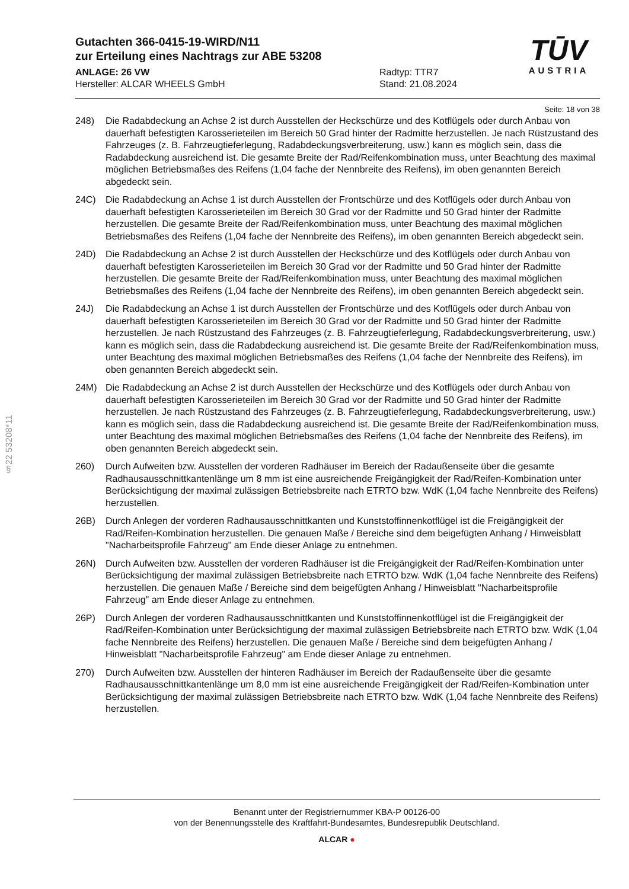TŪV
AUSTRIA
Gutachten 366-0415-19-WIRD/N11
zur Erteilung eines Nachtrags zur ABE 53208
ANLAGE: 26 VW
Hersteller: ALCAR WHEELS GmbH
Radtyp: TTR7
Stand: 21.08.2024
Seite: 18 von 38
248) Die Radabdeckung an Achse 2 ist durch Ausstellen der Heckschürze und des Kotflügels oder durch Anbau von dauerhaft befestigten Karosserieteilen im Bereich 50 Grad hinter der Radmitte herzustellen. Je nach Rüstzustand des Fahrzeuges (z. B. Fahrzeugtieferlegung, Radabdeckungsverbreiterung, usw.) kann es möglich sein, dass die Radabdeckung ausreichend ist. Die gesamte Breite der Rad/Reifenkombination muss, unter Beachtung des maximal möglichen Betriebsmaßes des Reifens (1,04 fache der Nennbreite des Reifens), im oben genannten Bereich abgedeckt sein.
24C) Die Radabdeckung an Achse 1 ist durch Ausstellen der Frontschürze und des Kotflügels oder durch Anbau von dauerhaft befestigten Karosserieteilen im Bereich 30 Grad vor der Radmitte und 50 Grad hinter der Radmitte herzustellen. Die gesamte Breite der Rad/Reifenkombination muss, unter Beachtung des maximal möglichen Betriebsmaßes des Reifens (1,04 fache der Nennbreite des Reifens), im oben genannten Bereich abgedeckt sein.
24D) Die Radabdeckung an Achse 2 ist durch Ausstellen der Heckschürze und des Kotflügels oder durch Anbau von dauerhaft befestigten Karosserieteilen im Bereich 30 Grad vor der Radmitte und 50 Grad hinter der Radmitte herzustellen. Die gesamte Breite der Rad/Reifenkombination muss, unter Beachtung des maximal möglichen Betriebsmaßes des Reifens (1,04 fache der Nennbreite des Reifens), im oben genannten Bereich abgedeckt sein.
24J) Die Radabdeckung an Achse 1 ist durch Ausstellen der Frontschürze und des Kotflügels oder durch Anbau von dauerhaft befestigten Karosserieteilen im Bereich 30 Grad vor der Radmitte und 50 Grad hinter der Radmitte herzustellen. Je nach Rüstzustand des Fahrzeuges (z. B. Fahrzeugtieferlegung, Radabdeckungsverbreiterung, usw.) kann es möglich sein, dass die Radabdeckung ausreichend ist. Die gesamte Breite der Rad/Reifenkombination muss, unter Beachtung des maximal möglichen Betriebsmaßes des Reifens (1,04 fache der Nennbreite des Reifens), im oben genannten Bereich abgedeckt sein.
24M) Die Radabdeckung an Achse 2 ist durch Ausstellen der Heckschürze und des Kotflügels oder durch Anbau von dauerhaft befestigten Karosserieteilen im Bereich 30 Grad vor der Radmitte und 50 Grad hinter der Radmitte herzustellen. Je nach Rüstzustand des Fahrzeuges (z. B. Fahrzeugtieferlegung, Radabdeckungsverbreiterung, usw.) kann es möglich sein, dass die Radabdeckung ausreichend ist. Die gesamte Breite der Rad/Reifenkombination muss, unter Beachtung des maximal möglichen Betriebsmaßes des Reifens (1,04 fache der Nennbreite des Reifens), im oben genannten Bereich abgedeckt sein.
260) Durch Aufweiten bzw. Ausstellen der vorderen Radhäuser im Bereich der Radaußenseite über die gesamte Radhausausschnittkantenlänge um 8 mm ist eine ausreichende Freigängigkeit der Rad/Reifen-Kombination unter Berücksichtigung der maximal zulässigen Betriebsbreite nach ETRTO bzw. WdK (1,04 fache Nennbreite des Reifens) herzustellen.
26B) Durch Anlegen der vorderen Radhausausschnittkanten und Kunststoffinnenkotflügel ist die Freigängigkeit der Rad/Reifen-Kombination herzustellen. Die genauen Maße / Bereiche sind dem beigefügten Anhang / Hinweisblatt "Nacharbeitsprofile Fahrzeug" am Ende dieser Anlage zu entnehmen.
26N) Durch Aufweiten bzw. Ausstellen der vorderen Radhäuser ist die Freigängigkeit der Rad/Reifen-Kombination unter Berücksichtigung der maximal zulässigen Betriebsbreite nach ETRTO bzw. WdK (1,04 fache Nennbreite des Reifens) herzustellen. Die genauen Maße / Bereiche sind dem beigefügten Anhang / Hinweisblatt "Nacharbeitsprofile Fahrzeug" am Ende dieser Anlage zu entnehmen.
26P) Durch Anlegen der vorderen Radhausausschnittkanten und Kunststoffinnenkotflügel ist die Freigängigkeit der Rad/Reifen-Kombination unter Berücksichtigung der maximal zulässigen Betriebsbreite nach ETRTO bzw. WdK (1,04 fache Nennbreite des Reifens) herzustellen. Die genauen Maße / Bereiche sind dem beigefügten Anhang / Hinweisblatt "Nacharbeitsprofile Fahrzeug" am Ende dieser Anlage zu entnehmen.
270) Durch Aufweiten bzw. Ausstellen der hinteren Radhäuser im Bereich der Radaußenseite über die gesamte Radhausausschnittkantenlänge um 8,0 mm ist eine ausreichende Freigängigkeit der Rad/Reifen-Kombination unter Berücksichtigung der maximal zulässigen Betriebsbreite nach ETRTO bzw. WdK (1,04 fache Nennbreite des Reifens) herzustellen.
§22 53208*11
Benannt unter der Registriernummer KBA-P 00126-00
von der Benennungsstelle des Kraftfahrt-Bundesamtes, Bundesrepublik Deutschland.
ALCAR ●